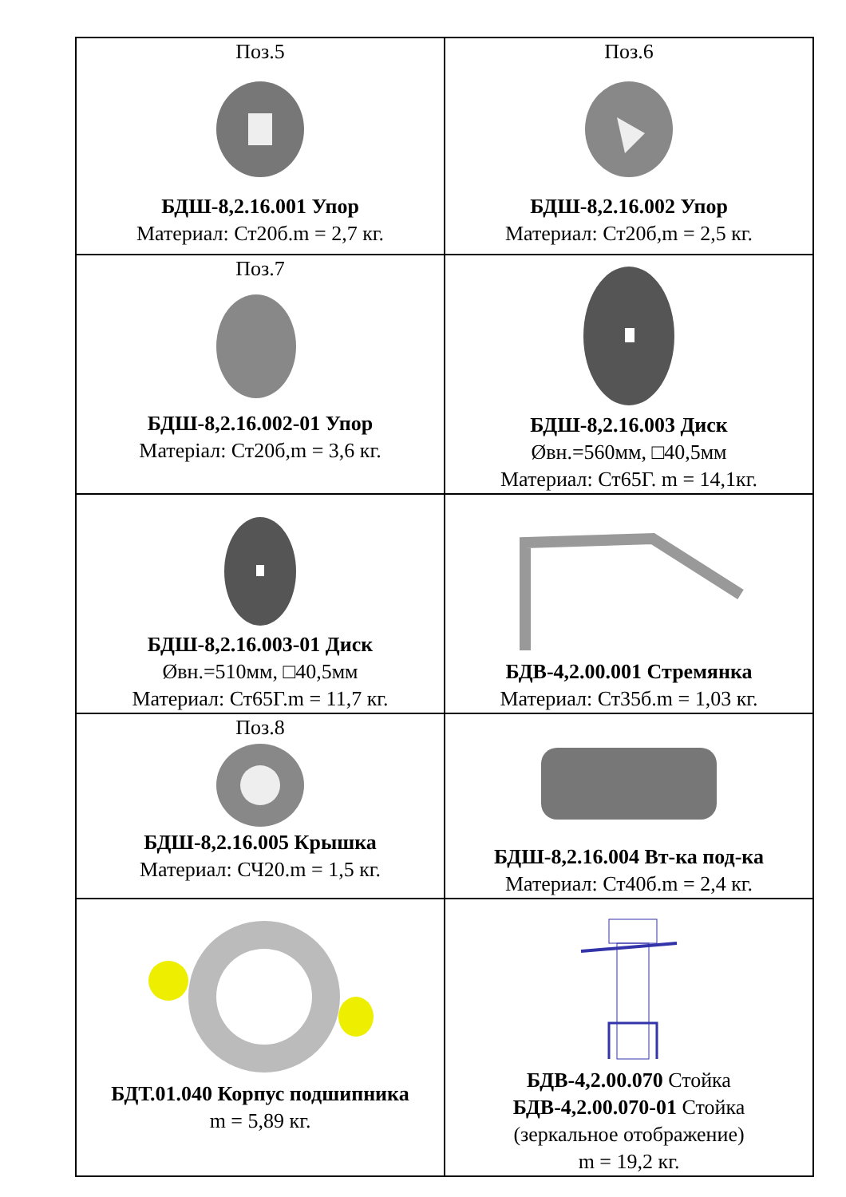| Поз.5 БДШ-8,2.16.001 Упор Материал: Ст20б.m = 2,7 кг. | Поз.6 БДШ-8,2.16.002 Упор Материал: Ст20б,m = 2,5 кг. |
| Поз.7 БДШ-8,2.16.002-01 Упор Матерiал: Ст20б,m = 3,6 кг. | БДШ-8,2.16.003 Диск Øвн.=560мм, □40,5мм Материал: Ст65Г. m = 14,1кг. |
| БДШ-8,2.16.003-01 Диск Øвн.=510мм, □40,5мм Материал: Ст65Г.m = 11,7 кг. | БДВ-4,2.00.001 Стремянка Материал: Ст35б.m = 1,03 кг. |
| Поз.8 БДШ-8,2.16.005 Крышка Материал: СЧ20.m = 1,5 кг. | БДШ-8,2.16.004 Вт-ка под-ка Материал: Ст40б.m = 2,4 кг. |
| БДТ.01.040 Корпус подшипника m = 5,89 кг. | БДВ-4,2.00.070 Стойка БДВ-4,2.00.070-01 Стойка (зеркальное отображение) m = 19,2 кг. |